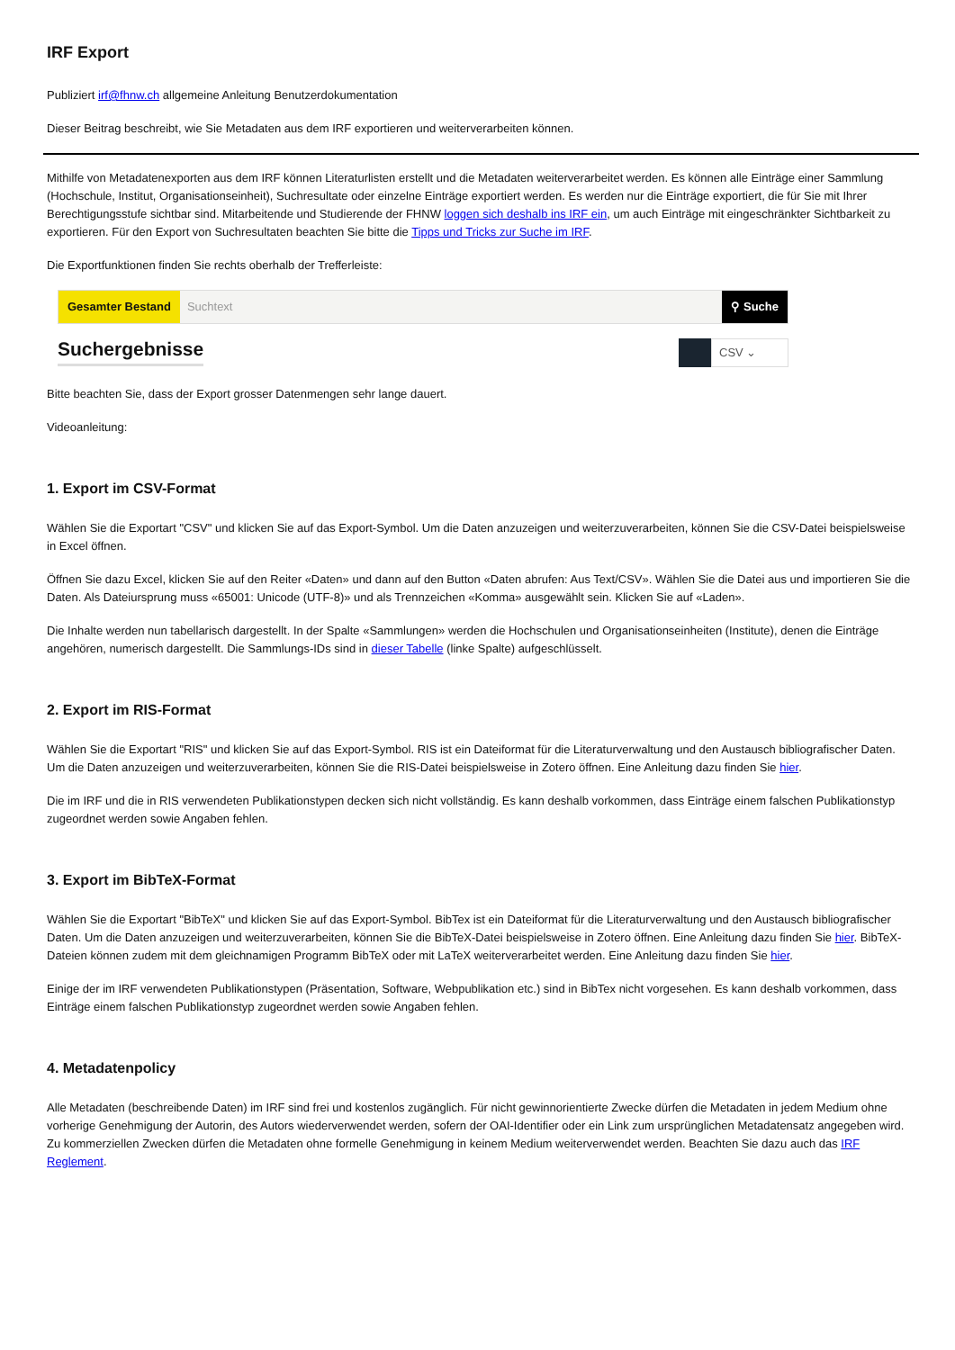IRF Export
Publiziert irf@fhnw.ch allgemeine Anleitung Benutzerdokumentation
Dieser Beitrag beschreibt, wie Sie Metadaten aus dem IRF exportieren und weiterverarbeiten können.
Mithilfe von Metadatenexporten aus dem IRF können Literaturlisten erstellt und die Metadaten weiterverarbeitet werden. Es können alle Einträge einer Sammlung (Hochschule, Institut, Organisationseinheit), Suchresultate oder einzelne Einträge exportiert werden. Es werden nur die Einträge exportiert, die für Sie mit Ihrer Berechtigungsstufe sichtbar sind. Mitarbeitende und Studierende der FHNW loggen sich deshalb ins IRF ein, um auch Einträge mit eingeschränkter Sichtbarkeit zu exportieren. Für den Export von Suchresultaten beachten Sie bitte die Tipps und Tricks zur Suche im IRF.
Die Exportfunktionen finden Sie rechts oberhalb der Trefferleiste:
Gesamter Bestand Suchtext ⚲ Suche
Suchergebnisse
CSV ⌄
Bitte beachten Sie, dass der Export grosser Datenmengen sehr lange dauert.
Videoanleitung:
1. Export im CSV-Format
Wählen Sie die Exportart "CSV" und klicken Sie auf das Export-Symbol. Um die Daten anzuzeigen und weiterzuverarbeiten, können Sie die CSV-Datei beispielsweise in Excel öffnen.
Öffnen Sie dazu Excel, klicken Sie auf den Reiter «Daten» und dann auf den Button «Daten abrufen: Aus Text/CSV». Wählen Sie die Datei aus und importieren Sie die Daten. Als Dateiursprung muss «65001: Unicode (UTF-8)» und als Trennzeichen «Komma» ausgewählt sein. Klicken Sie auf «Laden».
Die Inhalte werden nun tabellarisch dargestellt. In der Spalte «Sammlungen» werden die Hochschulen und Organisationseinheiten (Institute), denen die Einträge angehören, numerisch dargestellt. Die Sammlungs-IDs sind in dieser Tabelle (linke Spalte) aufgeschlüsselt.
2. Export im RIS-Format
Wählen Sie die Exportart "RIS" und klicken Sie auf das Export-Symbol. RIS ist ein Dateiformat für die Literaturverwaltung und den Austausch bibliografischer Daten. Um die Daten anzuzeigen und weiterzuverarbeiten, können Sie die RIS-Datei beispielsweise in Zotero öffnen. Eine Anleitung dazu finden Sie hier.
Die im IRF und die in RIS verwendeten Publikationstypen decken sich nicht vollständig. Es kann deshalb vorkommen, dass Einträge einem falschen Publikationstyp zugeordnet werden sowie Angaben fehlen.
3. Export im BibTeX-Format
Wählen Sie die Exportart "BibTeX" und klicken Sie auf das Export-Symbol. BibTex ist ein Dateiformat für die Literaturverwaltung und den Austausch bibliografischer Daten. Um die Daten anzuzeigen und weiterzuverarbeiten, können Sie die BibTeX-Datei beispielsweise in Zotero öffnen. Eine Anleitung dazu finden Sie hier. BibTeX-Dateien können zudem mit dem gleichnamigen Programm BibTeX oder mit LaTeX weiterverarbeitet werden. Eine Anleitung dazu finden Sie hier.
Einige der im IRF verwendeten Publikationstypen (Präsentation, Software, Webpublikation etc.) sind in BibTex nicht vorgesehen. Es kann deshalb vorkommen, dass Einträge einem falschen Publikationstyp zugeordnet werden sowie Angaben fehlen.
4. Metadatenpolicy
Alle Metadaten (beschreibende Daten) im IRF sind frei und kostenlos zugänglich. Für nicht gewinnorientierte Zwecke dürfen die Metadaten in jedem Medium ohne vorherige Genehmigung der Autorin, des Autors wiederverwendet werden, sofern der OAI-Identifier oder ein Link zum ursprünglichen Metadatensatz angegeben wird. Zu kommerziellen Zwecken dürfen die Metadaten ohne formelle Genehmigung in keinem Medium weiterverwendet werden. Beachten Sie dazu auch das IRF Reglement.